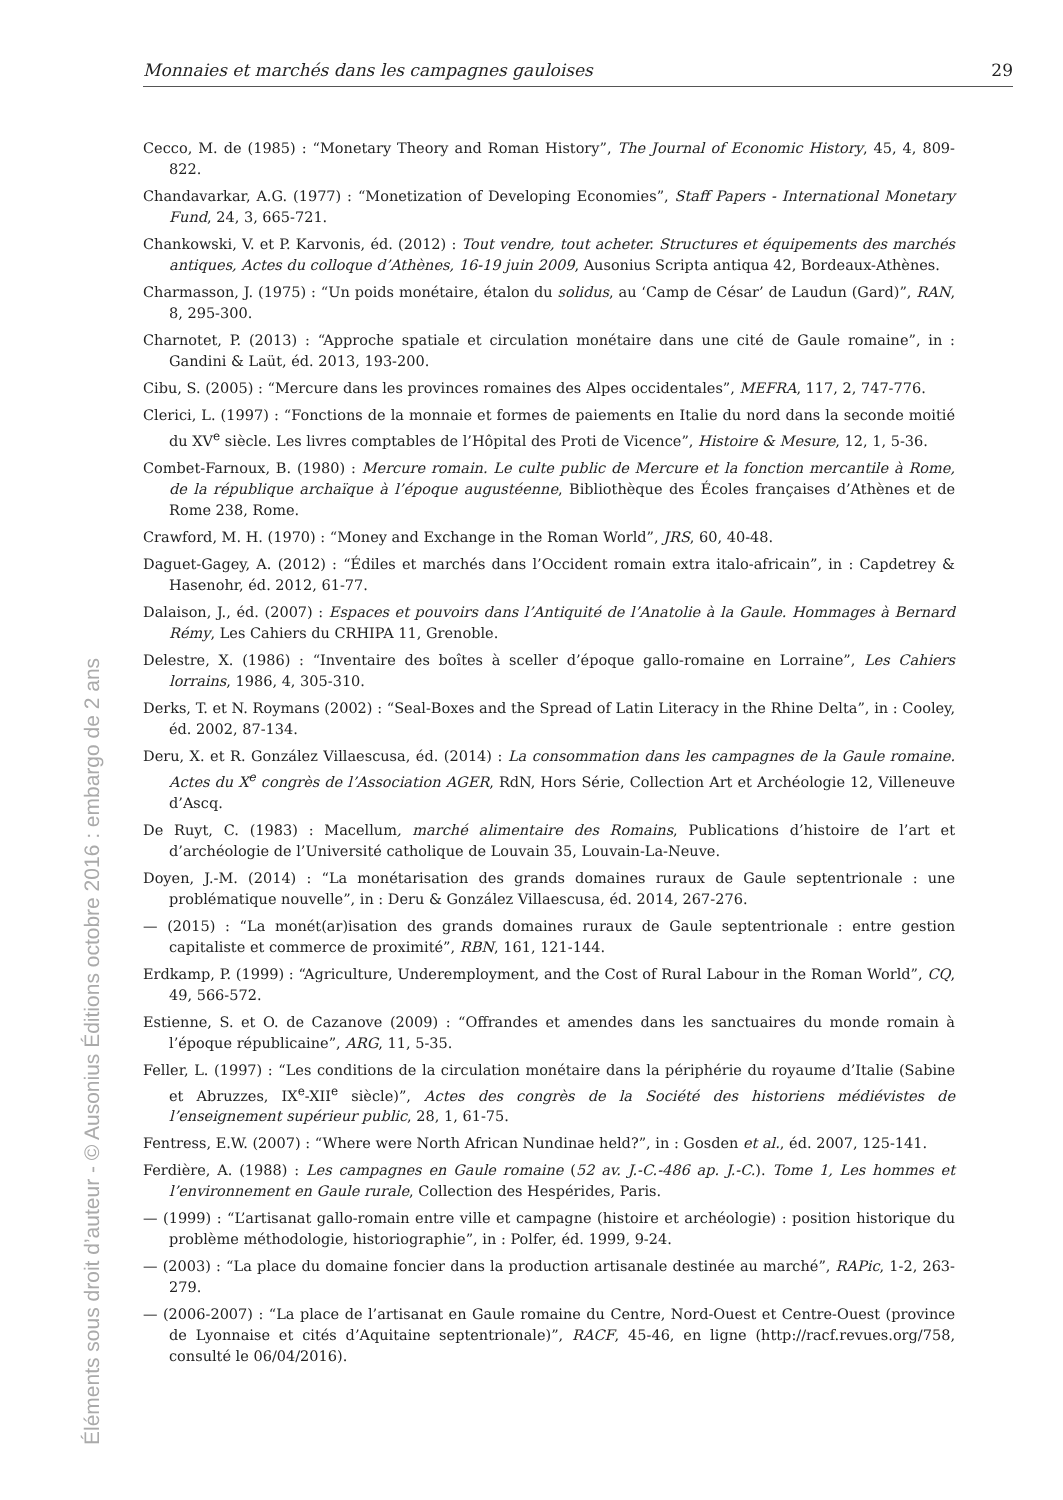Éléments sous droit d’auteur - © Ausonius Éditions octobre 2016 : embargo de 2 ans
Monnaies et marchés dans les campagnes gauloises 29
Cecco, M. de (1985) : “Monetary Theory and Roman History”, The Journal of Economic History, 45, 4, 809-822.
Chandavarkar, A.G. (1977) : “Monetization of Developing Economies”, Staff Papers - International Monetary Fund, 24, 3, 665-721.
Chankowski, V. et P. Karvonis, éd. (2012) : Tout vendre, tout acheter. Structures et équipements des marchés antiques, Actes du colloque d’Athènes, 16-19 juin 2009, Ausonius Scripta antiqua 42, Bordeaux-Athènes.
Charmasson, J. (1975) : “Un poids monétaire, étalon du solidus, au ‘Camp de César’ de Laudun (Gard)”, RAN, 8, 295-300.
Charnotet, P. (2013) : “Approche spatiale et circulation monétaire dans une cité de Gaule romaine”, in : Gandini & Laüt, éd. 2013, 193-200.
Cibu, S. (2005) : “Mercure dans les provinces romaines des Alpes occidentales”, MEFRA, 117, 2, 747-776.
Clerici, L. (1997) : “Fonctions de la monnaie et formes de paiements en Italie du nord dans la seconde moitié du XV<sup>e</sup> siècle. Les livres comptables de l’Hôpital des Proti de Vicence”, Histoire & Mesure, 12, 1, 5-36.
Combet-Farnoux, B. (1980) : Mercure romain. Le culte public de Mercure et la fonction mercantile à Rome, de la république archaïque à l’époque augustéenne, Bibliothèque des Écoles françaises d’Athènes et de Rome 238, Rome.
Crawford, M. H. (1970) : “Money and Exchange in the Roman World”, JRS, 60, 40-48.
Daguet-Gagey, A. (2012) : “Édiles et marchés dans l’Occident romain extra italo-africain”, in : Capdetrey & Hasenohr, éd. 2012, 61-77.
Dalaison, J., éd. (2007) : Espaces et pouvoirs dans l’Antiquité de l’Anatolie à la Gaule. Hommages à Bernard Rémy, Les Cahiers du CRHIPA 11, Grenoble.
Delestre, X. (1986) : “Inventaire des boîtes à sceller d’époque gallo-romaine en Lorraine”, Les Cahiers lorrains, 1986, 4, 305-310.
Derks, T. et N. Roymans (2002) : “Seal-Boxes and the Spread of Latin Literacy in the Rhine Delta”, in : Cooley, éd. 2002, 87-134.
Deru, X. et R. González Villaescusa, éd. (2014) : La consommation dans les campagnes de la Gaule romaine. Actes du X<sup>e</sup> congrès de l’Association AGER, RdN, Hors Série, Collection Art et Archéologie 12, Villeneuve d’Ascq.
De Ruyt, C. (1983) : Macellum, marché alimentaire des Romains, Publications d’histoire de l’art et d’archéologie de l’Université catholique de Louvain 35, Louvain-La-Neuve.
Doyen, J.-M. (2014) : “La monétarisation des grands domaines ruraux de Gaule septentrionale : une problématique nouvelle”, in : Deru & González Villaescusa, éd. 2014, 267-276.
— (2015) : “La monét(ar)isation des grands domaines ruraux de Gaule septentrionale : entre gestion capitaliste et commerce de proximité”, RBN, 161, 121-144.
Erdkamp, P. (1999) : “Agriculture, Underemployment, and the Cost of Rural Labour in the Roman World”, CQ, 49, 566-572.
Estienne, S. et O. de Cazanove (2009) : “Offrandes et amendes dans les sanctuaires du monde romain à l’époque républicaine”, ARG, 11, 5-35.
Feller, L. (1997) : “Les conditions de la circulation monétaire dans la périphérie du royaume d’Italie (Sabine et Abruzzes, IX<sup>e</sup>-XII<sup>e</sup> siècle)”, Actes des congrès de la Société des historiens médiévistes de l’enseignement supérieur public, 28, 1, 61-75.
Fentress, E.W. (2007) : “Where were North African Nundinae held?”, in : Gosden et al., éd. 2007, 125-141.
Ferdière, A. (1988) : Les campagnes en Gaule romaine (52 av. J.-C.-486 ap. J.-C.). Tome 1, Les hommes et l’environnement en Gaule rurale, Collection des Hespérides, Paris.
— (1999) : “L’artisanat gallo-romain entre ville et campagne (histoire et archéologie) : position historique du problème méthodologie, historiographie”, in : Polfer, éd. 1999, 9-24.
— (2003) : “La place du domaine foncier dans la production artisanale destinée au marché”, RAPic, 1-2, 263-279.
— (2006-2007) : “La place de l’artisanat en Gaule romaine du Centre, Nord-Ouest et Centre-Ouest (province de Lyonnaise et cités d’Aquitaine septentrionale)”, RACF, 45-46, en ligne (http://racf.revues.org/758, consulté le 06/04/2016).